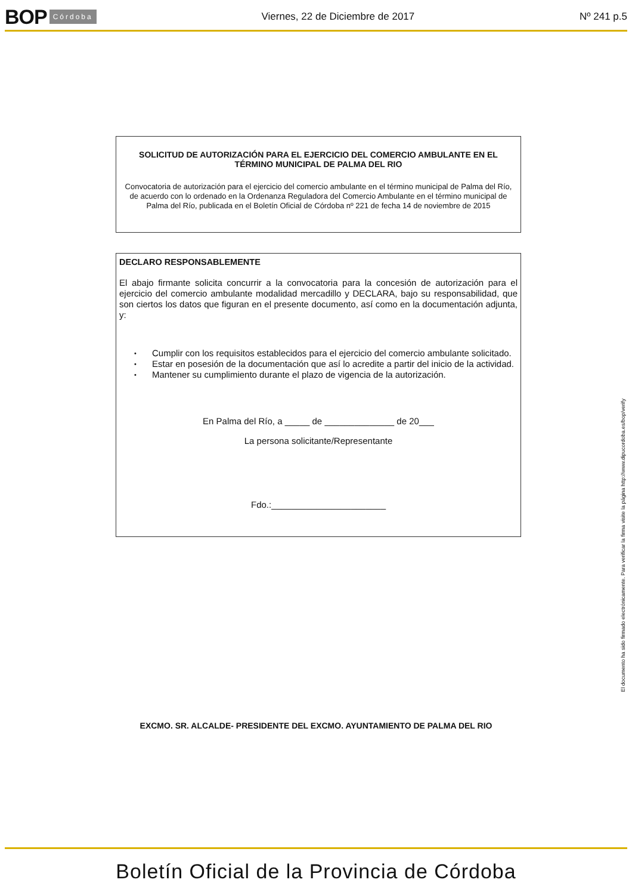BOP Córdoba Viernes, 22 de Diciembre de 2017 Nº 241 p.5
SOLICITUD DE AUTORIZACIÓN PARA EL EJERCICIO DEL COMERCIO AMBULANTE EN EL TÉRMINO MUNICIPAL DE PALMA DEL RIO
Convocatoria de autorización para el ejercicio del comercio ambulante en el término municipal de Palma del Río, de acuerdo con lo ordenado en la Ordenanza Reguladora del Comercio Ambulante en el término municipal de Palma del Río, publicada en el Boletín Oficial de Córdoba nº 221 de fecha 14 de noviembre de 2015
DECLARO RESPONSABLEMENTE
El abajo firmante solicita concurrir a la convocatoria para la concesión de autorización para el ejercicio del comercio ambulante modalidad mercadillo y DECLARA, bajo su responsabilidad, que son ciertos los datos que figuran en el presente documento, así como en la documentación adjunta, y:
• Cumplir con los requisitos establecidos para el ejercicio del comercio ambulante solicitado.
• Estar en posesión de la documentación que así lo acredite a partir del inicio de la actividad.
• Mantener su cumplimiento durante el plazo de vigencia de la autorización.
En Palma del Río, a _____ de ______________ de 20___
La persona solicitante/Representante
Fdo.:_______________________
EXCMO. SR. ALCALDE- PRESIDENTE DEL EXCMO. AYUNTAMIENTO DE PALMA DEL RIO
El documento ha sido firmado electrónicamente. Para verificar la firma visite la página http://www.dipucordoba.es/bop/verify
Boletín Oficial de la Provincia de Córdoba